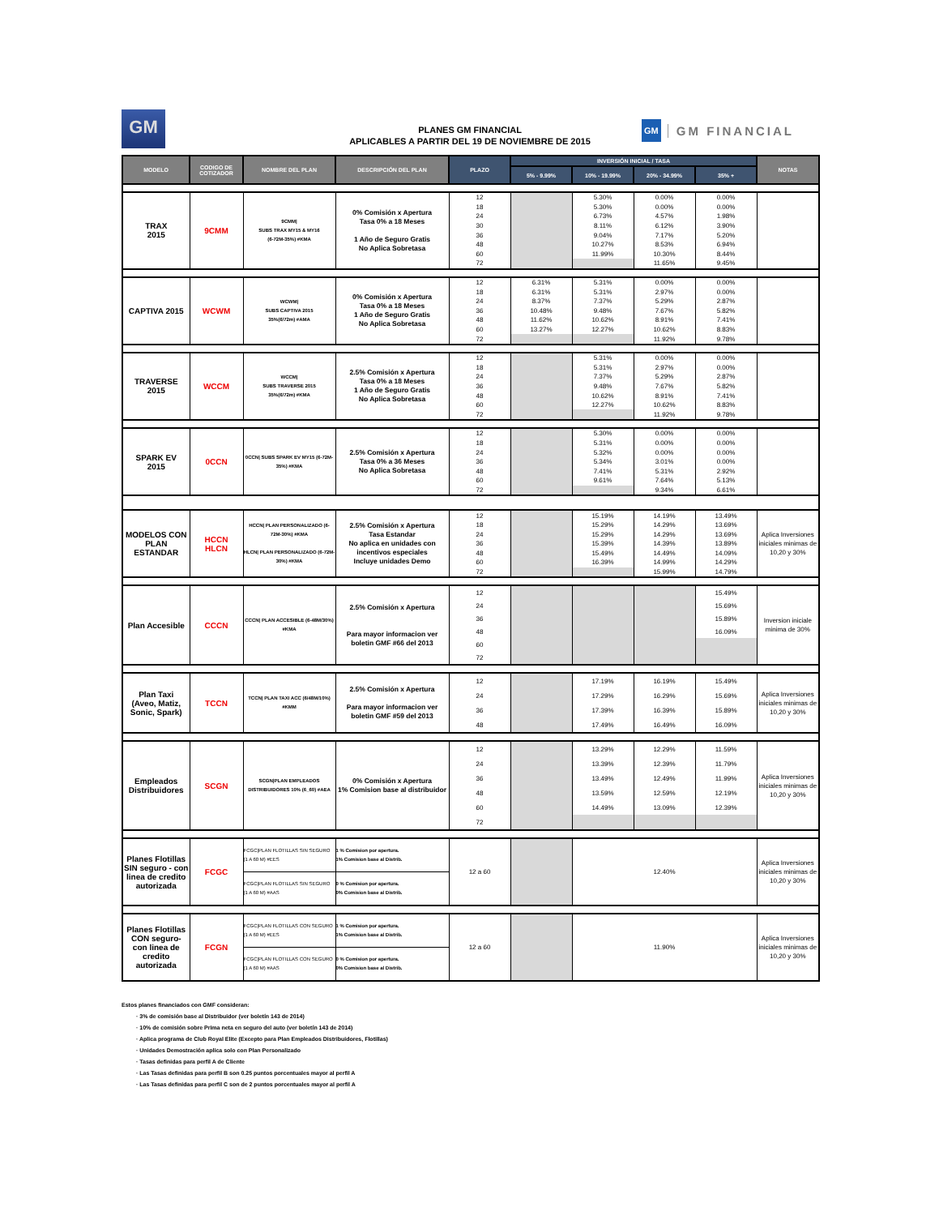GM
GM
GM FINANCIAL
PLANES GM FINANCIAL
APLICABLES A PARTIR DEL 19 DE NOVIEMBRE DE 2015
| MODELO | CODIGO DE COTIZADOR | NOMBRE DEL PLAN | DESCRIPCIÓN DEL PLAN | PLAZO | INVERSIÓN INICIAL / TASA | | | | NOTAS |
| --- | --- | --- | --- | --- | --- | --- | --- | --- | --- |
| | | | | | 5% - 9.99% | 10% - 19.99% | 20% - 34.99% | 35% + | |
| TRAX 2015 | 9CMM | 9CMM/ SUBS TRAX MY15 & MY16 (6-72M-35%) #KMA | 0% Comisión x Apertura Tasa 0% a 18 Meses 1 Año de Seguro Gratis No Aplica Sobretasa | 12 | | 5.30% | 0.00% | 0.00% | |
| | | | | 18 | | 5.30% | 0.00% | 0.00% | |
| | | | | 24 | | 6.73% | 4.57% | 1.98% | |
| | | | | 30 | | 8.11% | 6.12% | 3.90% | |
| | | | | 36 | | 9.04% | 7.17% | 5.20% | |
| | | | | 48 | | 10.27% | 8.53% | 6.94% | |
| | | | | 60 | | 11.99% | 10.30% | 8.44% | |
| | | | | 72 | | | 11.65% | 9.45% | |
| CAPTIVA 2015 | WCWM | WCWM/ SUBS CAPTIVA 2015 35%(6/72m) #AMA | 0% Comisión x Apertura Tasa 0% a 18 Meses 1 Año de Seguro Gratis No Aplica Sobretasa | 12 | 6.31% | 5.31% | 0.00% | 0.00% | |
| | | | | 18 | 6.31% | 5.31% | 2.97% | 0.00% | |
| | | | | 24 | 8.37% | 7.37% | 5.29% | 2.87% | |
| | | | | 36 | 10.48% | 9.48% | 7.67% | 5.82% | |
| | | | | 48 | 11.62% | 10.62% | 8.91% | 7.41% | |
| | | | | 60 | 13.27% | 12.27% | 10.62% | 8.83% | |
| | | | | 72 | | | 11.92% | 9.78% | |
| TRAVERSE 2015 | WCCM | WCCM/ SUBS TRAVERSE 2015 35%(6/72m) #KMA | 2.5% Comisión x Apertura Tasa 0% a 18 Meses 1 Año de Seguro Gratis No Aplica Sobretasa | 12 | | 5.31% | 0.00% | 0.00% | |
| | | | | 18 | | 5.31% | 2.97% | 0.00% | |
| | | | | 24 | | 7.37% | 5.29% | 2.87% | |
| | | | | 36 | | 9.48% | 7.67% | 5.82% | |
| | | | | 48 | | 10.62% | 8.91% | 7.41% | |
| | | | | 60 | | 12.27% | 10.62% | 8.83% | |
| | | | | 72 | | | 11.92% | 9.78% | |
| SPARK EV 2015 | 0CCN | 0CCN/ SUBS SPARK EV MY15 (6-72M-35%) #KMA | 2.5% Comisión x Apertura Tasa 0% a 36 Meses No Aplica Sobretasa | 12 | | 5.30% | 0.00% | 0.00% | |
| | | | | 18 | | 5.31% | 0.00% | 0.00% | |
| | | | | 24 | | 5.32% | 0.00% | 0.00% | |
| | | | | 36 | | 5.34% | 3.01% | 0.00% | |
| | | | | 48 | | 7.41% | 5.31% | 2.92% | |
| | | | | 60 | | 9.61% | 7.64% | 5.13% | |
| | | | | 72 | | | 9.34% | 6.61% | |
| MODELOS CON PLAN ESTANDAR | HCCN HLCN | HCCN/ PLAN PERSONALIZADO (6-72M-30%) #KMA HLCN/ PLAN PERSONALIZADO (6-72M-30%) #KMA | 2.5% Comisión x Apertura Tasa Estandar No aplica en unidades con incentivos especiales Incluye unidades Demo | 12 | | 15.19% | 14.19% | 13.49% | Aplica Inversiones iniciales minimas de 10,20 y 30% |
| | | | | 18 | | 15.29% | 14.29% | 13.69% | |
| | | | | 24 | | 15.29% | 14.29% | 13.69% | |
| | | | | 36 | | 15.39% | 14.39% | 13.89% | |
| | | | | 48 | | 15.49% | 14.49% | 14.09% | |
| | | | | 60 | | 16.39% | 14.99% | 14.29% | |
| | | | | 72 | | | 15.99% | 14.79% | |
| Plan Accesible | CCCN | CCCN/ PLAN ACCESIBLE (6-48M/30%) #KMA | 2.5% Comisión x Apertura Para mayor informacion ver boletin GMF #66 del 2013 | 12 | | | | 15.49% | Inversion iniciale minima de 30% |
| | | | | 24 | | | | 15.69% | |
| | | | | 36 | | | | 15.89% | |
| | | | | 48 | | | | 16.09% | |
| | | | | 60 | | | | | |
| | | | | 72 | | | | | |
| Plan Taxi (Aveo, Matiz, Sonic, Spark) | TCCN | TCCN/ PLAN TAXI ACC (6/48M/10%) #KMM | 2.5% Comisión x Apertura Para mayor informacion ver boletin GMF #59 del 2013 | 12 | | 17.19% | 16.19% | 15.49% | Aplica Inversiones iniciales minimas de 10,20 y 30% |
| | | | | 24 | | 17.29% | 16.29% | 15.69% | |
| | | | | 36 | | 17.39% | 16.39% | 15.89% | |
| | | | | 48 | | 17.49% | 16.49% | 16.09% | |
| Empleados Distribuidores | SCGN | SCGN/PLAN EMPLEADOS DISTRIBUIDORES 10% (6_60) #AEA | 0% Comisión x Apertura 1% Comision base al distribuidor | 12 | | 13.29% | 12.29% | 11.59% | Aplica Inversiones iniciales minimas de 10,20 y 30% |
| | | | | 24 | | 13.39% | 12.39% | 11.79% | |
| | | | | 36 | | 13.49% | 12.49% | 11.99% | |
| | | | | 48 | | 13.59% | 12.59% | 12.19% | |
| | | | | 60 | | 14.49% | 13.09% | 12.39% | |
| | | | | 72 | | | | | |
| Planes Flotillas SIN seguro - con linea de credito autorizada | FCGC | FCGC/PLAN FLOTILLAS SIN SEGURO (1 A 60 M) #EES | 1 % Comision por apertura. 1% Comision base al Distrib. | 12 a 60 | | 12.40% | | | Aplica Inversiones iniciales minimas de 10,20 y 30% |
| | | FCGC/PLAN FLOTILLAS SIN SEGURO (1 A 60 M) #AAS | 0 % Comision por apertura. 0% Comision base al Distrib. | | | | | | |
| Planes Flotillas CON seguro- con linea de credito autorizada | FCGN | FCGC/PLAN FLOTILLAS CON SEGURO (1 A 60 M) #EES | 1 % Comision por apertura. 1% Comision base al Distrib. | 12 a 60 | | 11.90% | | | Aplica Inversiones iniciales minimas de 10,20 y 30% |
| | | FCGC/PLAN FLOTILLAS CON SEGURO (1 A 60 M) #AAS | 0 % Comision por apertura. 0% Comision base al Distrib. | | | | | | |
Estos planes financiados con GMF consideran:
· 3% de comisión base al Distribuidor (ver boletín 143 de 2014)
· 10% de comisión sobre Prima neta en seguro del auto (ver boletín 143 de 2014)
· Aplica programa de Club Royal Elite (Excepto para Plan Empleados Distribuidores, Flotillas)
· Unidades Demostración aplica solo con Plan Personalizado
· Tasas definidas para perfil A de Cliente
· Las Tasas definidas para perfil B son 0.25 puntos porcentuales mayor al perfil A
· Las Tasas definidas para perfil C son de 2 puntos porcentuales mayor al perfil A